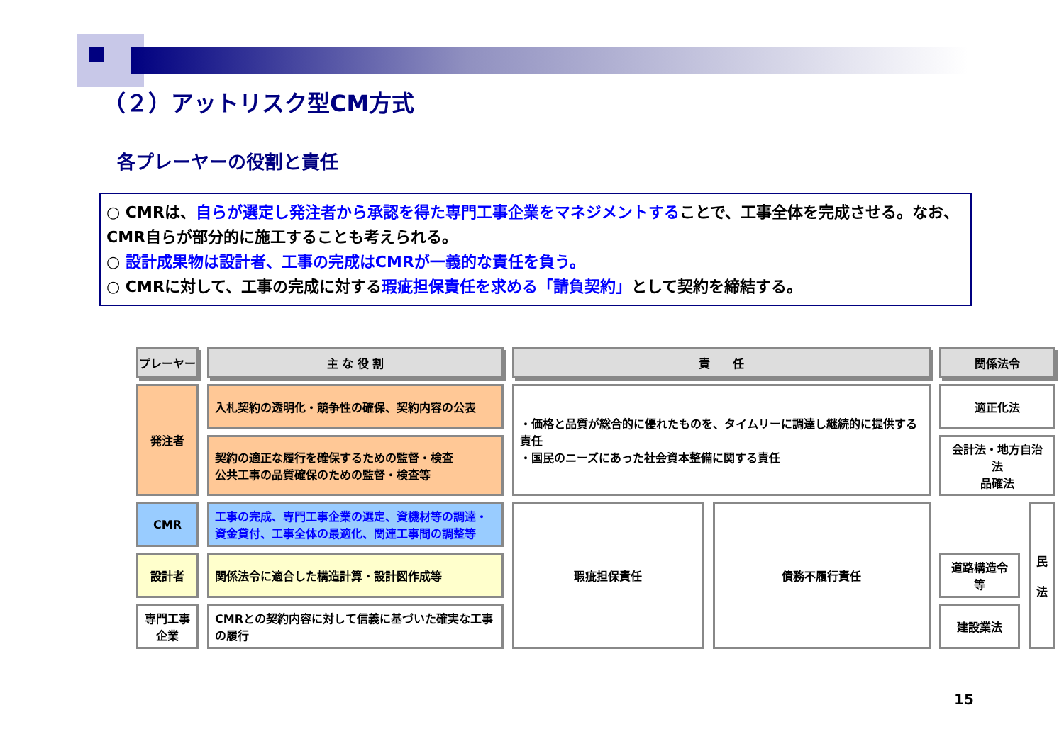（２）アットリスク型CM方式
各プレーヤーの役割と責任
○ CMRは、自らが選定し発注者から承認を得た専門工事企業をマネジメントすることで、工事全体を完成させる。なお、CMR自らが部分的に施工することも考えられる。
○ 設計成果物は設計者、工事の完成はCMRが一義的な責任を負う。
○ CMRに対して、工事の完成に対する瑕疵担保責任を求める「請負契約」として契約を締結する。
| プレーヤー | 主 な 役 割 | 責 任 | | 関係法令 | |
| --- | --- | --- | --- | --- | --- |
| 発注者 | 入札契約の透明化・競争性の確保、契約内容の公表 | ・価格と品質が総合的に優れたものを、タイムリーに調達し継続的に提供する責任 ・国民のニーズにあった社会資本整備に関する責任 | | 適正化法 | |
| | 契約の適正な履行を確保するための監督・検査 公共工事の品質確保のための監督・検査等 | | | 会計法・地方自治法 品確法 | |
| CMR | 工事の完成、専門工事企業の選定、資機材等の調達・資金貸付、工事全体の最適化、関連工事間の調整等 | 瑕疵担保責任 | 債務不履行責任 | | 民 法 |
| 設計者 | 関係法令に適合した構造計算・設計図作成等 | | | 道路構造令等 | |
| 専門工事企業 | CMRとの契約内容に対して信義に基づいた確実な工事の履行 | | | 建設業法 | |
15